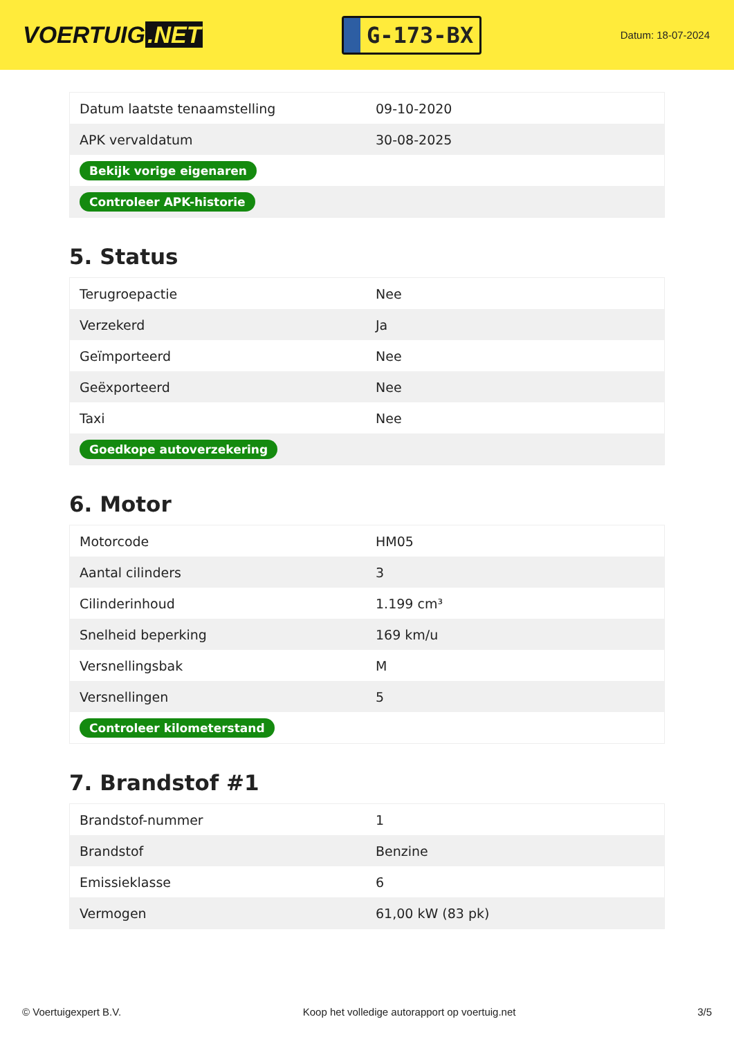VOERTUIG.NET
G-173-BX
Datum: 18-07-2024
| Datum laatste tenaamstelling | 09-10-2020 |
| APK vervaldatum | 30-08-2025 |
| Bekijk vorige eigenaren | |
| Controleer APK-historie | |
5. Status
| Terugroepactie | Nee |
| Verzekerd | Ja |
| Geïmporteerd | Nee |
| Geëxporteerd | Nee |
| Taxi | Nee |
| Goedkope autoverzekering | |
6. Motor
| Motorcode | HM05 |
| Aantal cilinders | 3 |
| Cilinderinhoud | 1.199 cm³ |
| Snelheid beperking | 169 km/u |
| Versnellingsbak | M |
| Versnellingen | 5 |
| Controleer kilometerstand | |
7. Brandstof #1
| Brandstof-nummer | 1 |
| Brandstof | Benzine |
| Emissieklasse | 6 |
| Vermogen | 61,00 kW (83 pk) |
© Voertuigexpert B.V. Koop het volledige autorapport op voertuig.net 3/5